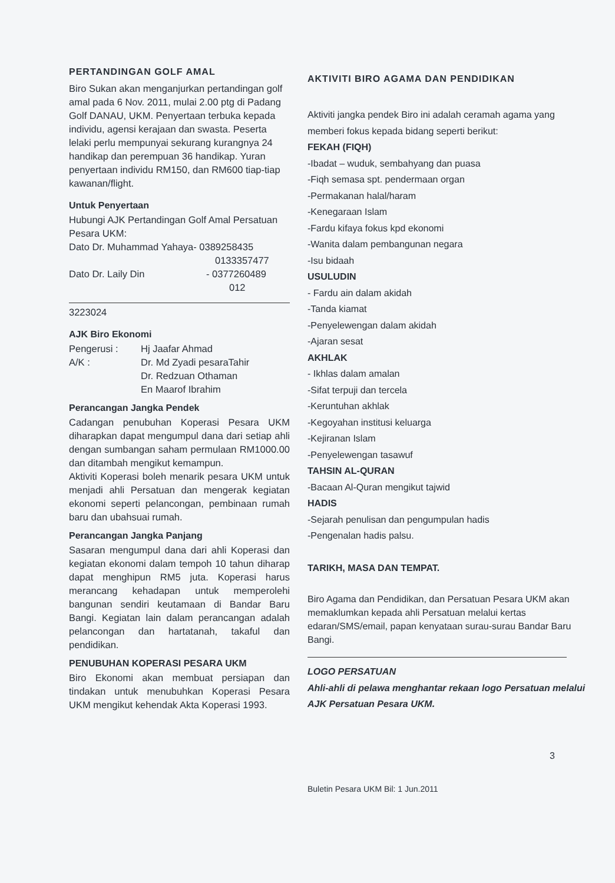PERTANDINGAN GOLF AMAL
Biro Sukan akan menganjurkan pertandingan golf amal pada 6 Nov. 2011, mulai 2.00 ptg di Padang Golf DANAU, UKM. Penyertaan terbuka kepada individu, agensi kerajaan dan swasta. Peserta lelaki perlu mempunyai sekurang kurangnya 24 handikap dan perempuan 36 handikap. Yuran penyertaan individu RM150, dan RM600 tiap-tiap kawanan/flight.
Untuk Penyertaan
Hubungi AJK Pertandingan Golf Amal Persatuan Pesara UKM:
Dato Dr. Muhammad Yahaya- 0389258435
0133357477
Dato Dr. Laily Din - 0377260489
012
3223024
AJK Biro Ekonomi
Pengerusi : Hj Jaafar Ahmad
A/K : Dr. Md Zyadi pesaraTahir
Dr. Redzuan Othaman
En Maarof Ibrahim
Perancangan Jangka Pendek
Cadangan penubuhan Koperasi Pesara UKM diharapkan dapat mengumpul dana dari setiap ahli dengan sumbangan saham permulaan RM1000.00 dan ditambah mengikut kemampun.
Aktiviti Koperasi boleh menarik pesara UKM untuk menjadi ahli Persatuan dan mengerak kegiatan ekonomi seperti pelancongan, pembinaan rumah baru dan ubahsuai rumah.
Perancangan Jangka Panjang
Sasaran mengumpul dana dari ahli Koperasi dan kegiatan ekonomi dalam tempoh 10 tahun diharap dapat menghipun RM5 juta. Koperasi harus merancang kehadapan untuk memperolehi bangunan sendiri keutamaan di Bandar Baru Bangi. Kegiatan lain dalam perancangan adalah pelancongan dan hartatanah, takaful dan pendidikan.
PENUBUHAN KOPERASI PESARA UKM
Biro Ekonomi akan membuat persiapan dan tindakan untuk menubuhkan Koperasi Pesara UKM mengikut kehendak Akta Koperasi 1993.
AKTIVITI BIRO AGAMA DAN PENDIDIKAN
Aktiviti jangka pendek Biro ini adalah ceramah agama yang memberi fokus kepada bidang seperti berikut:
FEKAH (FIQH)
-Ibadat – wuduk, sembahyang dan puasa
-Fiqh semasa spt. pendermaan organ
-Permakanan halal/haram
-Kenegaraan Islam
-Fardu kifaya fokus kpd ekonomi
-Wanita dalam pembangunan negara
-Isu bidaah
USULUDIN
- Fardu ain dalam akidah
-Tanda kiamat
-Penyelewengan dalam akidah
-Ajaran sesat
AKHLAK
- Ikhlas dalam amalan
-Sifat terpuji dan tercela
-Keruntuhan akhlak
-Kegoyahan institusi keluarga
-Kejiranan Islam
-Penyelewengan tasawuf
TAHSIN AL-QURAN
-Bacaan Al-Quran mengikut tajwid
HADIS
-Sejarah penulisan dan pengumpulan hadis
-Pengenalan hadis palsu.
TARIKH, MASA DAN TEMPAT.
Biro Agama dan Pendidikan, dan Persatuan Pesara UKM akan memaklumkan kepada ahli Persatuan melalui kertas edaran/SMS/email, papan kenyataan surau-surau Bandar Baru Bangi.
LOGO PERSATUAN
Ahli-ahli di pelawa menghantar rekaan logo Persatuan melalui AJK Persatuan Pesara UKM.
3
Buletin Pesara UKM Bil: 1 Jun.2011